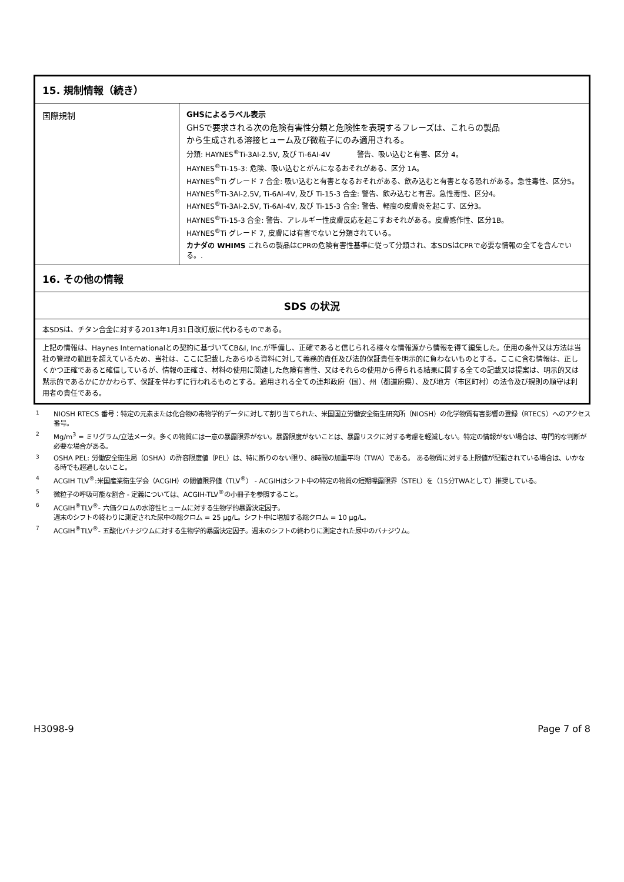| 15. 規制情報（続き） | |
| 国際規制 | GHSによるラベル表示 GHSで要求される次の危険有害性分類と危険性を表現するフレーズは、これらの製品 から生成される溶接ヒューム及び微粒子にのみ適用される。 分類: HAYNES<sup>®</sup>Ti-3Al-2.5V, 及び Ti-6Al-4V 警告、吸い込むと有害、区分 4。 HAYNES<sup>®</sup>Ti-15-3: 危険、吸い込むとがんになるおそれがある、区分 1A。 HAYNES<sup>®</sup>Ti グレード 7 合金: 吸い込むと有害となるおそれがある、飲み込むと有害となる恐れがある。急性毒性、区分5。 HAYNES<sup>®</sup>Ti-3Al-2.5V, Ti-6Al-4V, 及び Ti-15-3 合金: 警告、飲み込むと有害。急性毒性、区分4。 HAYNES<sup>®</sup>Ti-3Al-2.5V, Ti-6Al-4V, 及び Ti-15-3 合金: 警告、軽度の皮膚炎を起こす、区分3。 HAYNES<sup>®</sup>Ti-15-3 合金: 警告、アレルギー性皮膚反応を起こすおそれがある。皮膚感作性、区分1B。 HAYNES<sup>®</sup>Ti グレード 7, 皮膚には有害でないと分類されている。 カナダの WHIMS これらの製品はCPRの危険有害性基準に従って分類され、本SDSはCPRで必要な情報の全てを含んでいる。. |
| 16. その他の情報 | |
| SDS の状況 | |
| 本SDSは、チタン合金に対する2013年1月31日改訂版に代わるものである。 | |
| 上記の情報は、Haynes Internationalとの契約に基づいてCB&I, Inc.が準備し、正確であると信じられる様々な情報源から情報を得て編集した。使用の条件又は方法は当社の管理の範囲を超えているため、当社は、ここに記載したあらゆる資料に対して義務的責任及び法的保証責任を明示的に負わないものとする。ここに含む情報は、正しくかつ正確であると確信しているが、情報の正確さ、材料の使用に関連した危険有害性、又はそれらの使用から得られる結果に関する全ての記載又は提案は、明示的又は黙示的であるかにかかわらず、保証を伴わずに行われるものとする。適用される全ての連邦政府（国）、州（都道府県）、及び地方（市区町村）の法令及び規則の順守は利用者の責任である。 | |
1 NIOSH RTECS 番号：特定の元素または化合物の毒物学的データに対して割り当てられた、米国国立労働安全衛生研究所（NIOSH）の化学物質有害影響の登録（RTECS）へのアクセス番号。
2 Mg/m<sup>3</sup> = ミリグラム/立法メータ。多くの物質には一意の暴露限界がない。暴露限度がないことは、暴露リスクに対する考慮を軽減しない。特定の情報がない場合は、専門的な判断が必要な場合がある。
3 OSHA PEL: 労働安全衛生局（OSHA）の許容限度値（PEL）は、特に断りのない限り、8時間の加重平均（TWA）である。 ある物質に対する上限値が記載されている場合は、いかなる時でも超過しないこと。
4 ACGIH TLV<sup>®</sup>:米国産業衛生学会（ACGIH）の閾値限界値（TLV<sup>®</sup>） - ACGIHはシフト中の特定の物質の短期曝露限界（STEL）を（15分TWAとして）推奨している。
5 微粒子の呼吸可能な割合 - 定義については、ACGIH-TLV<sup>®</sup>の小冊子を参照すること。
6 ACGIH<sup>®</sup>TLV<sup>®</sup>- 六価クロムの水溶性ヒュームに対する生物学的暴露決定因子。
週末のシフトの終わりに測定された尿中の総クロム = 25 µg/L。シフト中に増加する総クロム = 10 µg/L。
7 ACGIH<sup>®</sup>TLV<sup>®</sup>- 五酸化バナジウムに対する生物学的暴露決定因子。週末のシフトの終わりに測定された尿中のバナジウム。
H3098-9 Page 7 of 8